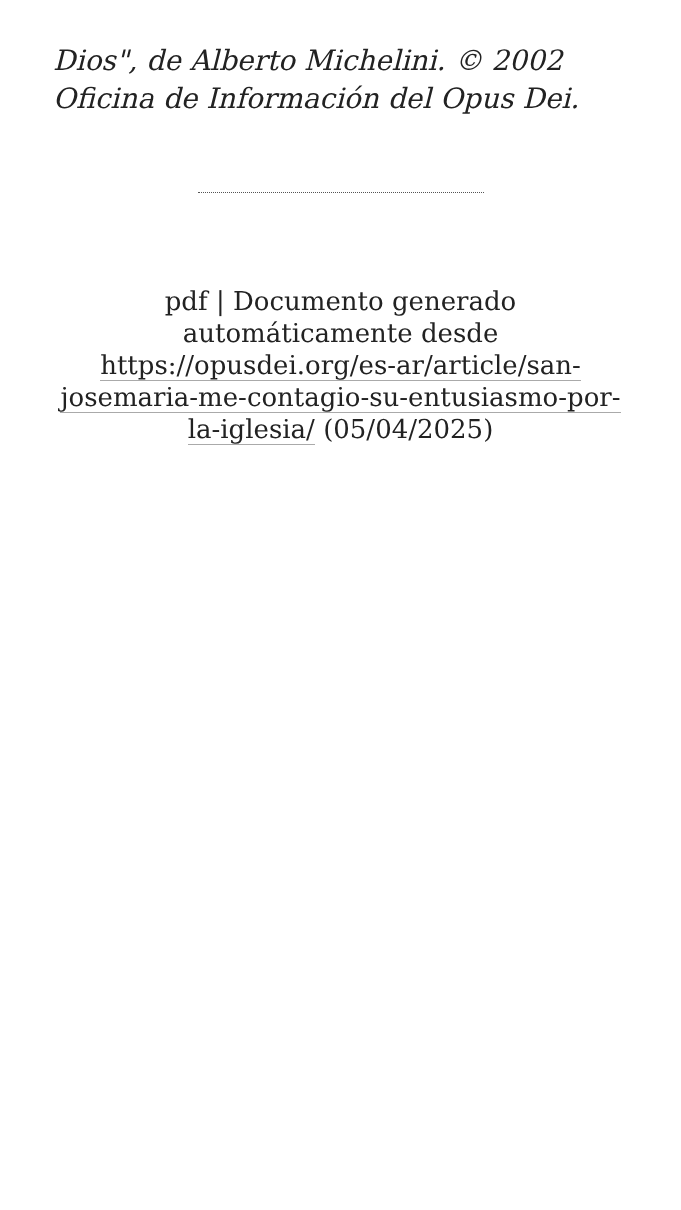Dios", de Alberto Michelini. © 2002 Oficina de Información del Opus Dei.
pdf | Documento generado automáticamente desde https://opusdei.org/es-ar/article/san-josemaria-me-contagio-su-entusiasmo-por-la-iglesia/ (05/04/2025)